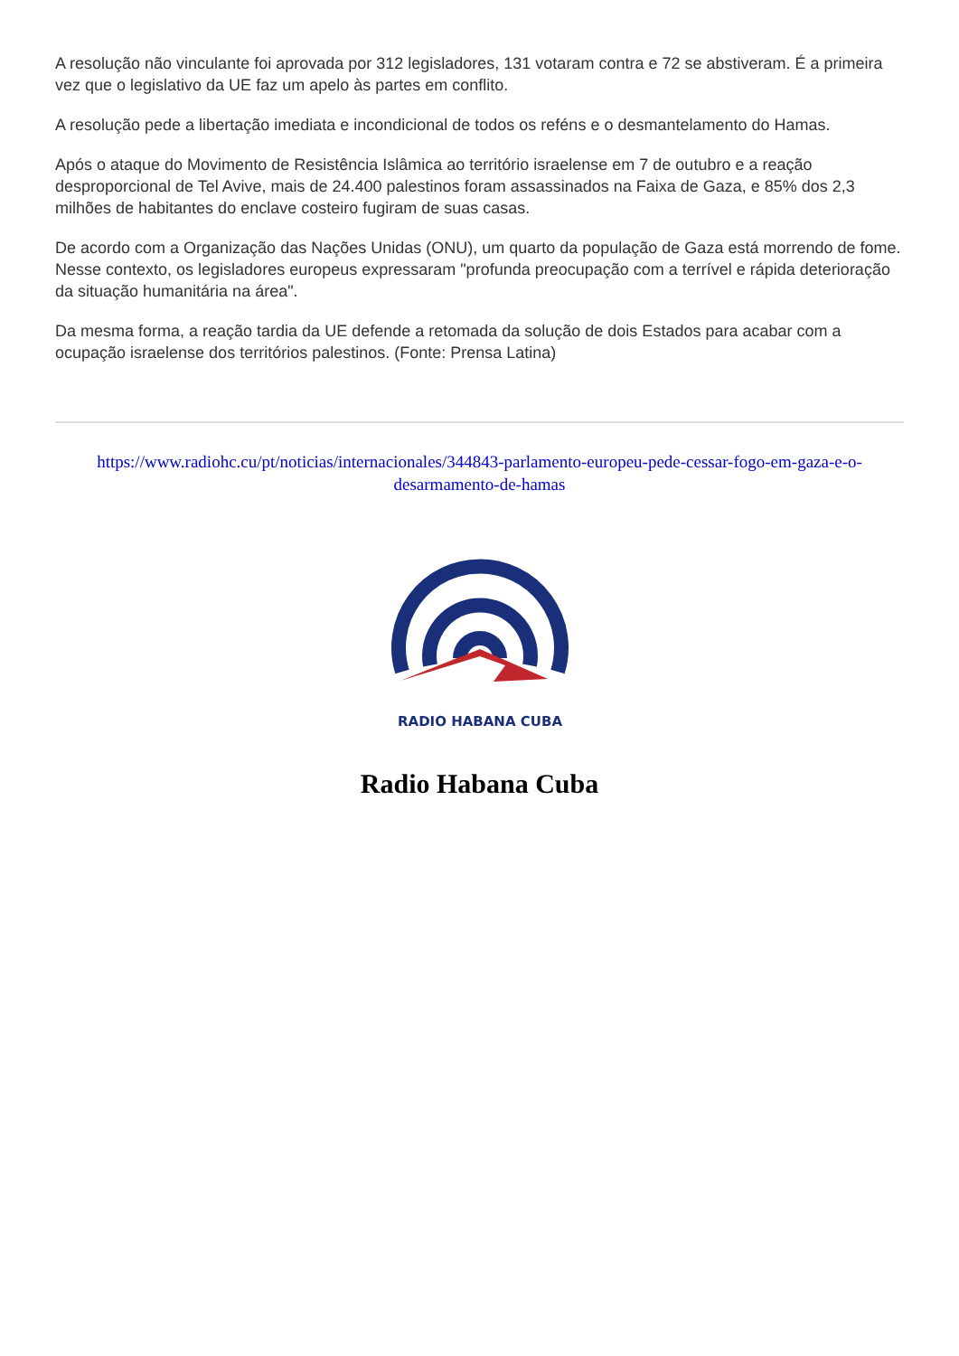A resolução não vinculante foi aprovada por 312 legisladores, 131 votaram contra e 72 se abstiveram. É a primeira vez que o legislativo da UE faz um apelo às partes em conflito.
A resolução pede a libertação imediata e incondicional de todos os reféns e o desmantelamento do Hamas.
Após o ataque do Movimento de Resistência Islâmica ao território israelense em 7 de outubro e a reação desproporcional de Tel Avive, mais de 24.400 palestinos foram assassinados na Faixa de Gaza, e 85% dos 2,3 milhões de habitantes do enclave costeiro fugiram de suas casas.
De acordo com a Organização das Nações Unidas (ONU), um quarto da população de Gaza está morrendo de fome. Nesse contexto, os legisladores europeus expressaram "profunda preocupação com a terrível e rápida deterioração da situação humanitária na área".
Da mesma forma, a reação tardia da UE defende a retomada da solução de dois Estados para acabar com a ocupação israelense dos territórios palestinos. (Fonte: Prensa Latina)
https://www.radiohc.cu/pt/noticias/internacionales/344843-parlamento-europeu-pede-cessar-fogo-em-gaza-e-o-desarmamento-de-hamas
RADIO HABANA CUBA
Radio Habana Cuba